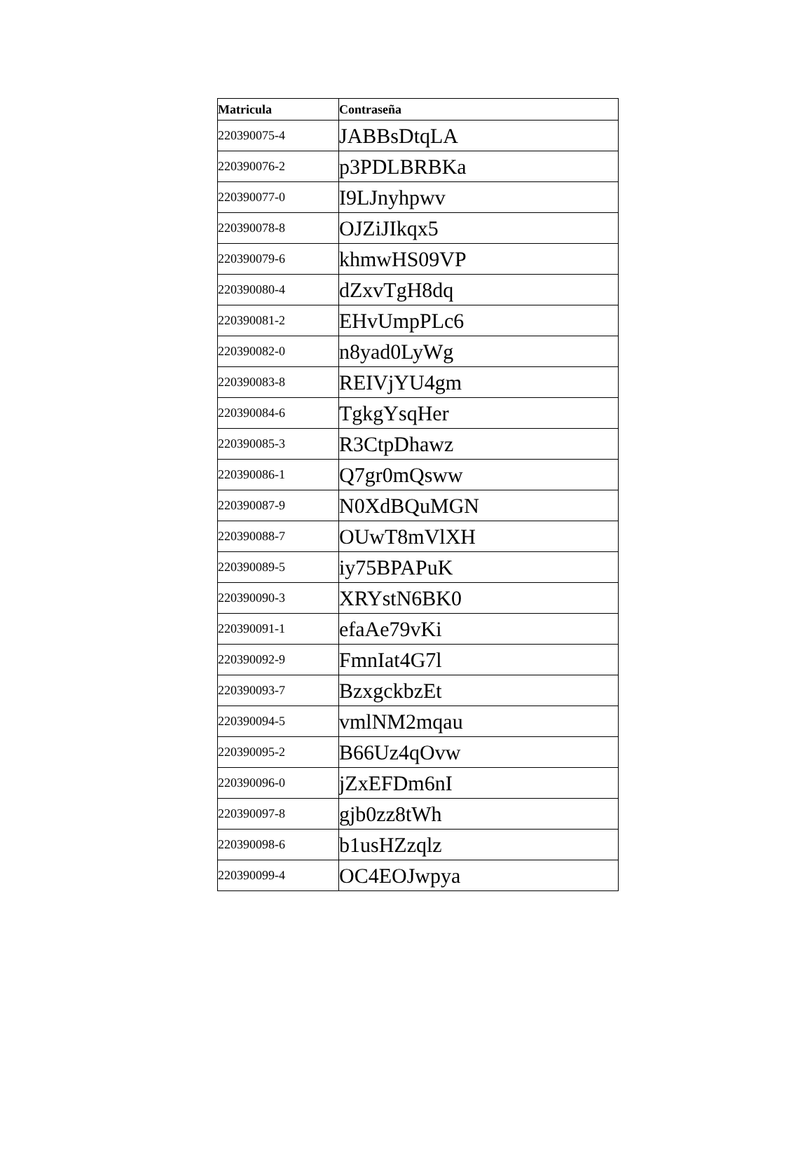| Matricula | Contraseña |
| --- | --- |
| 220390075-4 | JABBsDtqLA |
| 220390076-2 | p3PDLBRBKa |
| 220390077-0 | I9LJnyhpwv |
| 220390078-8 | OJZiJIkqx5 |
| 220390079-6 | khmwHS09VP |
| 220390080-4 | dZxvTgH8dq |
| 220390081-2 | EHvUmpPLc6 |
| 220390082-0 | n8yad0LyWg |
| 220390083-8 | REIVjYU4gm |
| 220390084-6 | TgkgYsqHer |
| 220390085-3 | R3CtpDhawz |
| 220390086-1 | Q7gr0mQsww |
| 220390087-9 | N0XdBQuMGN |
| 220390088-7 | OUwT8mVlXH |
| 220390089-5 | iy75BPAPuK |
| 220390090-3 | XRYstN6BK0 |
| 220390091-1 | efaAe79vKi |
| 220390092-9 | FmnIat4G7l |
| 220390093-7 | BzxgckbzEt |
| 220390094-5 | vmlNM2mqau |
| 220390095-2 | B66Uz4qOvw |
| 220390096-0 | jZxEFDm6nI |
| 220390097-8 | gjb0zz8tWh |
| 220390098-6 | b1usHZzqlz |
| 220390099-4 | OC4EOJwpya |